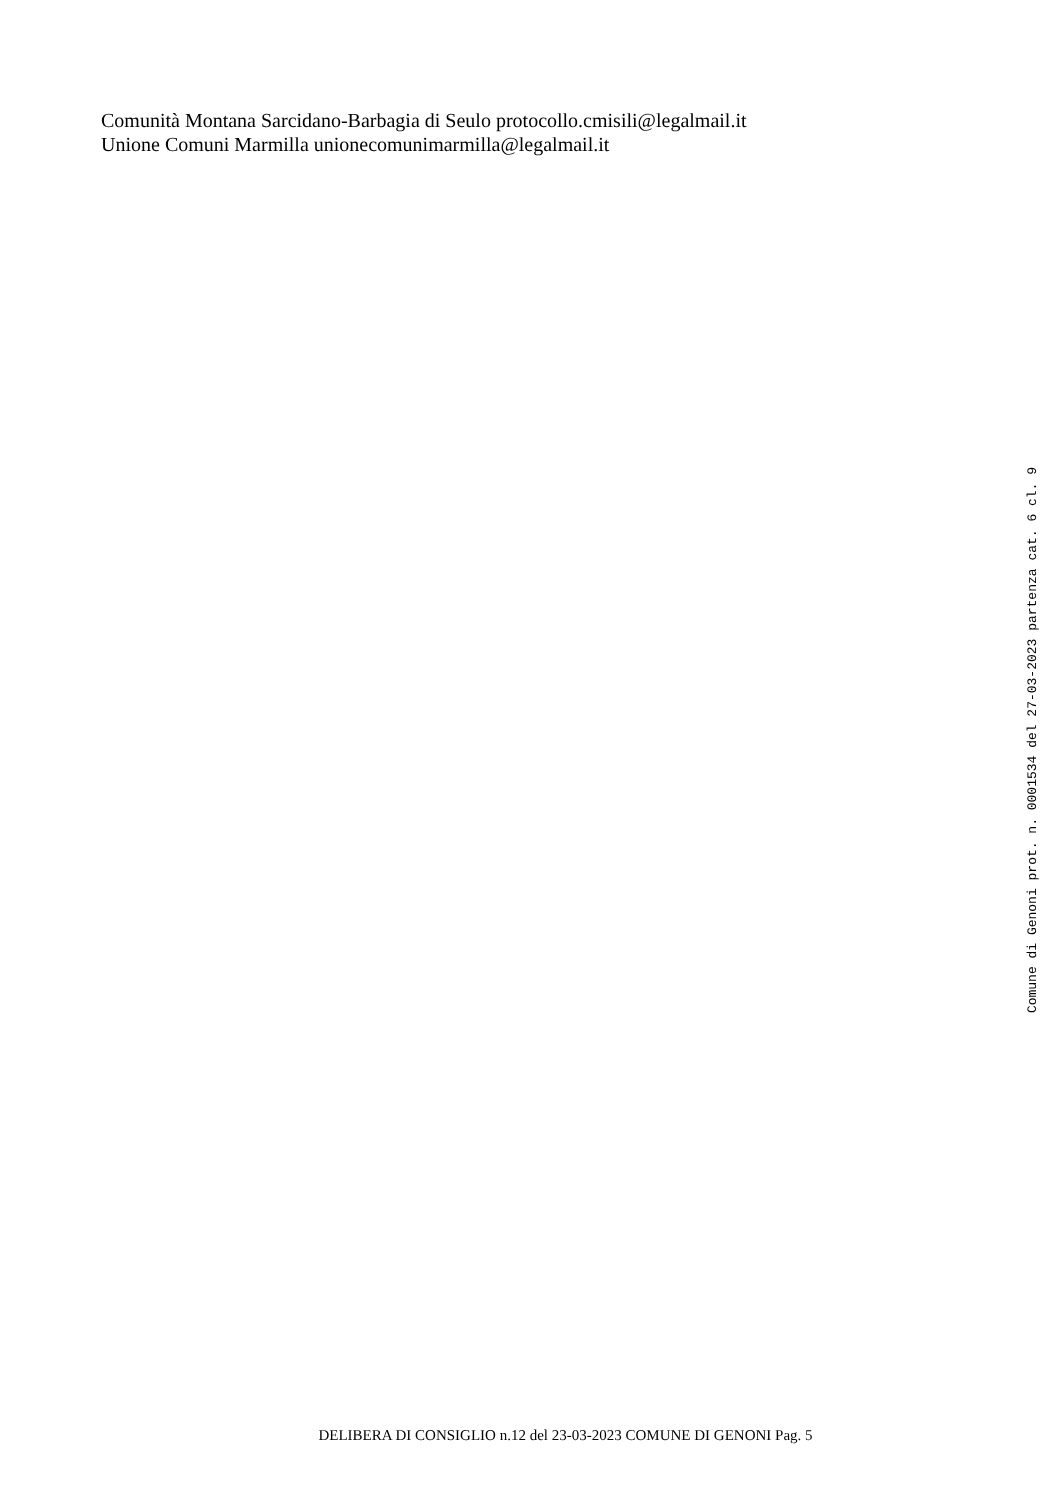Comunità Montana Sarcidano-Barbagia di Seulo protocollo.cmisili@legalmail.it
Unione Comuni Marmilla unionecomunimarmilla@legalmail.it
Comune di Genoni prot. n. 0001534 del 27-03-2023 partenza cat. 6 cl. 9
DELIBERA DI CONSIGLIO n.12 del 23-03-2023 COMUNE DI GENONI Pag. 5